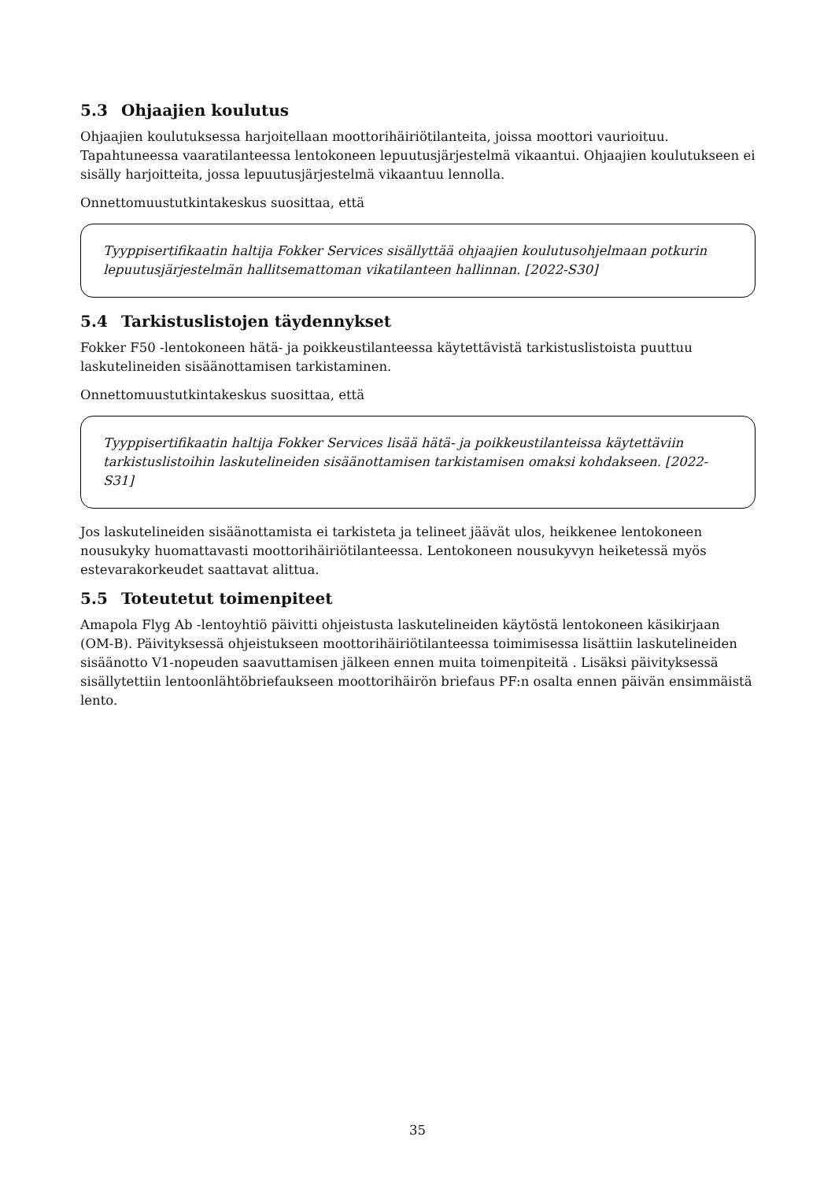5.3 Ohjaajien koulutus
Ohjaajien koulutuksessa harjoitellaan moottorihäiriötilanteita, joissa moottori vaurioituu. Tapahtuneessa vaaratilanteessa lentokoneen lepuutusjärjestelmä vikaantui. Ohjaajien koulutukseen ei sisälly harjoitteita, jossa lepuutusjärjestelmä vikaantuu lennolla.
Onnettomuustutkintakeskus suosittaa, että
Tyyppisertifikaatin haltija Fokker Services sisällyttää ohjaajien koulutusohjelmaan potkurin lepuutusjärjestelmän hallitsemattoman vikatilanteen hallinnan. [2022-S30]
5.4 Tarkistuslistojen täydennykset
Fokker F50 -lentokoneen hätä- ja poikkeustilanteessa käytettävistä tarkistuslistoista puuttuu laskutelineiden sisäänottamisen tarkistaminen.
Onnettomuustutkintakeskus suosittaa, että
Tyyppisertifikaatin haltija Fokker Services lisää hätä- ja poikkeustilanteissa käytettäviin tarkistuslistoihin laskutelineiden sisäänottamisen tarkistamisen omaksi kohdakseen. [2022-S31]
Jos laskutelineiden sisäänottamista ei tarkisteta ja telineet jäävät ulos, heikkenee lentokoneen nousukyky huomattavasti moottorihäiriötilanteessa. Lentokoneen nousukyvyn heiketessä myös estevarakorkeudet saattavat alittua.
5.5 Toteutetut toimenpiteet
Amapola Flyg Ab -lentoyhtiö päivitti ohjeistusta laskutelineiden käytöstä lentokoneen käsikirjaan (OM-B). Päivityksessä ohjeistukseen moottorihäiriötilanteessa toimimisessa lisättiin laskutelineiden sisäänotto V1-nopeuden saavuttamisen jälkeen ennen muita toimenpiteitä . Lisäksi päivityksessä sisällytettiin lentoonlähtöbriefaukseen moottorihäirön briefaus PF:n osalta ennen päivän ensimmäistä lento.
35